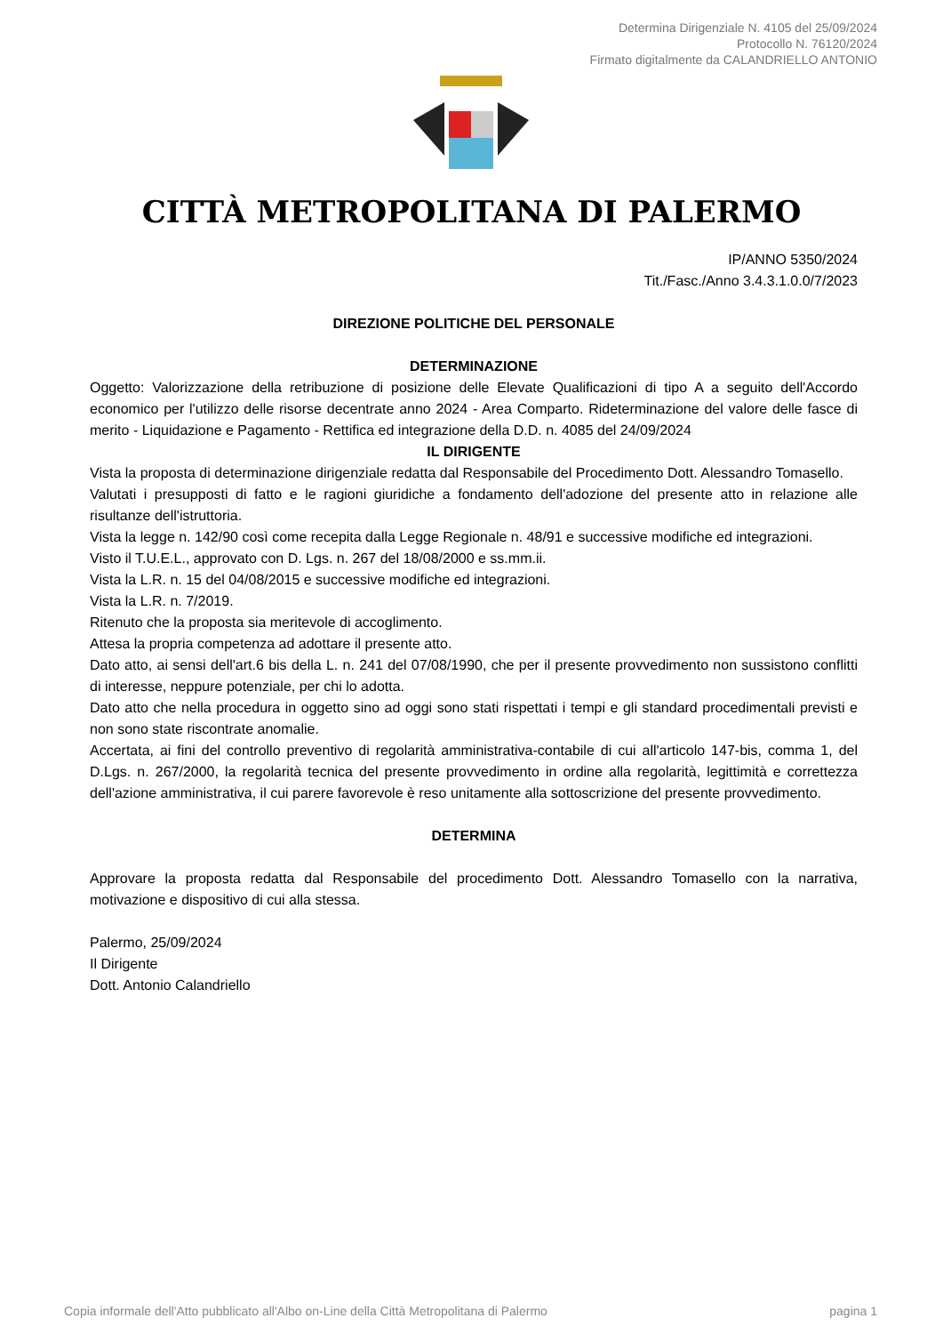Determina Dirigenziale N. 4105 del 25/09/2024
Protocollo N. 76120/2024
Firmato digitalmente da CALANDRIELLO ANTONIO
CITTÀ METROPOLITANA DI PALERMO
IP/ANNO 5350/2024
Tit./Fasc./Anno 3.4.3.1.0.0/7/2023
DIREZIONE POLITICHE DEL PERSONALE
DETERMINAZIONE
Oggetto: Valorizzazione della retribuzione di posizione delle Elevate Qualificazioni di tipo A a seguito dell'Accordo economico per l'utilizzo delle risorse decentrate anno 2024 - Area Comparto. Rideterminazione del valore delle fasce di merito - Liquidazione e Pagamento - Rettifica ed integrazione della D.D. n. 4085 del 24/09/2024
IL DIRIGENTE
Vista la proposta di determinazione dirigenziale redatta dal Responsabile del Procedimento Dott. Alessandro Tomasello.
Valutati i presupposti di fatto e le ragioni giuridiche a fondamento dell'adozione del presente atto in relazione alle risultanze dell'istruttoria.
Vista la legge n. 142/90 così come recepita dalla Legge Regionale n. 48/91 e successive modifiche ed integrazioni.
Visto il T.U.E.L., approvato con D. Lgs. n. 267 del 18/08/2000 e ss.mm.ii.
Vista la L.R. n. 15 del 04/08/2015 e successive modifiche ed integrazioni.
Vista la L.R. n. 7/2019.
Ritenuto che la proposta sia meritevole di accoglimento.
Attesa la propria competenza ad adottare il presente atto.
Dato atto, ai sensi dell'art.6 bis della L. n. 241 del 07/08/1990, che per il presente provvedimento non sussistono conflitti di interesse, neppure potenziale, per chi lo adotta.
Dato atto che nella procedura in oggetto sino ad oggi sono stati rispettati i tempi e gli standard procedimentali previsti e non sono state riscontrate anomalie.
Accertata, ai fini del controllo preventivo di regolarità amministrativa-contabile di cui all'articolo 147-bis, comma 1, del D.Lgs. n. 267/2000, la regolarità tecnica del presente provvedimento in ordine alla regolarità, legittimità e correttezza dell'azione amministrativa, il cui parere favorevole è reso unitamente alla sottoscrizione del presente provvedimento.
DETERMINA
Approvare la proposta redatta dal Responsabile del procedimento Dott. Alessandro Tomasello con la narrativa, motivazione e dispositivo di cui alla stessa.
Palermo, 25/09/2024
Il Dirigente
Dott. Antonio Calandriello
Copia informale dell'Atto pubblicato all'Albo on-Line della Città Metropolitana di Palermo pagina 1